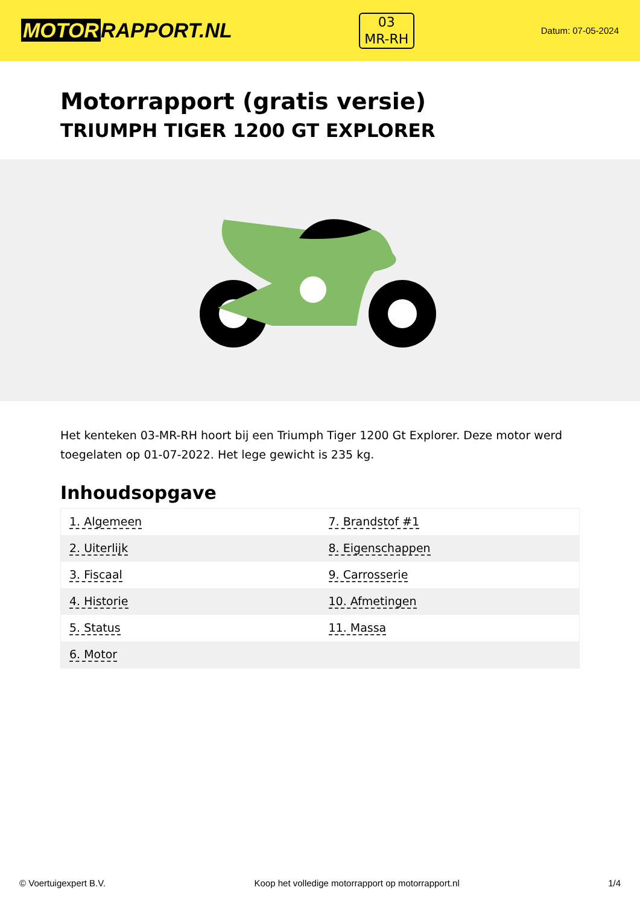MOTOR RAPPORT.NL
03
MR-RH
Datum: 07-05-2024
Motorrapport (gratis versie)
TRIUMPH TIGER 1200 GT EXPLORER
Het kenteken 03-MR-RH hoort bij een Triumph Tiger 1200 Gt Explorer. Deze motor werd toegelaten op 01-07-2022. Het lege gewicht is 235 kg.
Inhoudsopgave
| 1. Algemeen | 7. Brandstof #1 |
| 2. Uiterlijk | 8. Eigenschappen |
| 3. Fiscaal | 9. Carrosserie |
| 4. Historie | 10. Afmetingen |
| 5. Status | 11. Massa |
| 6. Motor | |
© Voertuigexpert B.V. Koop het volledige motorrapport op motorrapport.nl 1/4